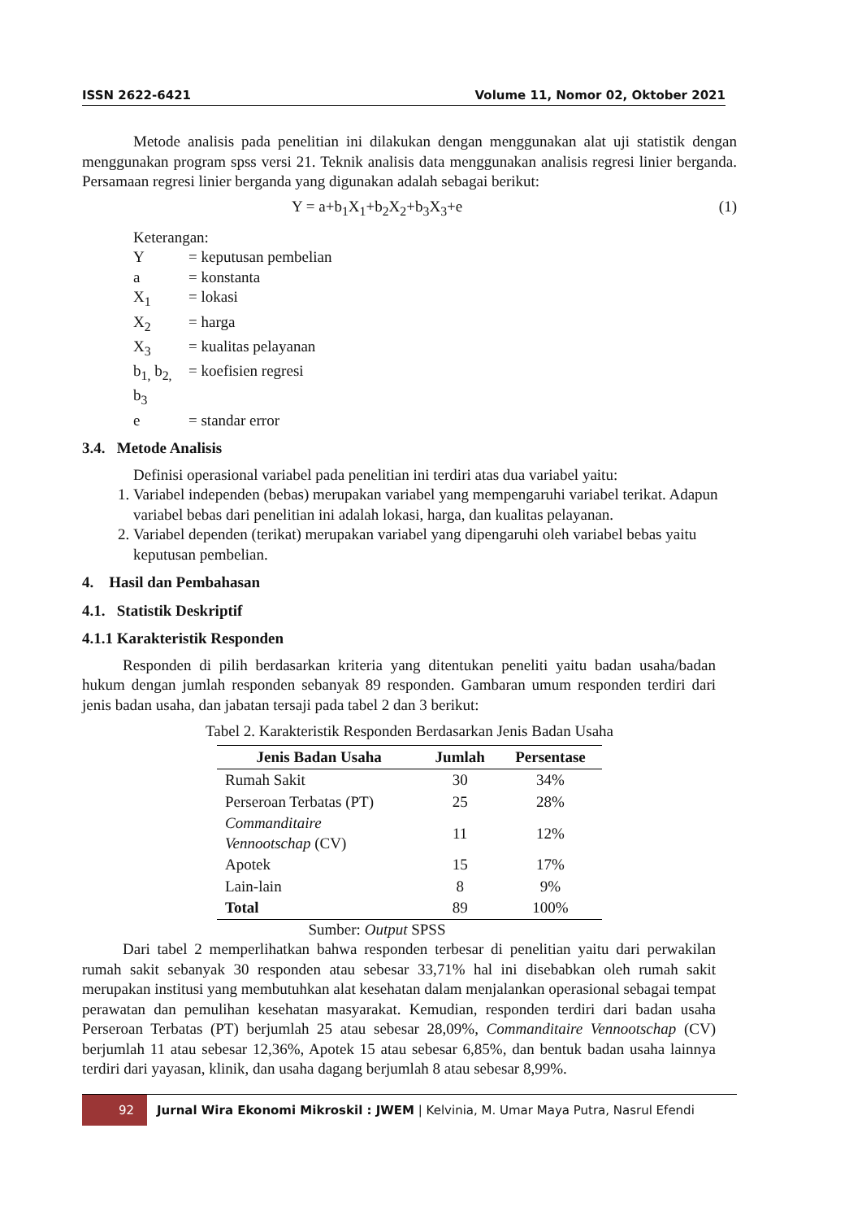ISSN 2622-6421 Volume 11, Nomor 02, Oktober 2021
Metode analisis pada penelitian ini dilakukan dengan menggunakan alat uji statistik dengan menggunakan program spss versi 21. Teknik analisis data menggunakan analisis regresi linier berganda. Persamaan regresi linier berganda yang digunakan adalah sebagai berikut:
Y = a+b<sub>1</sub>X<sub>1</sub>+b<sub>2</sub>X<sub>2</sub>+b<sub>3</sub>X<sub>3</sub>+e (1)
Keterangan:
Y = keputusan pembelian
a = konstanta
X<sub>1</sub> = lokasi
X<sub>2</sub> = harga
X<sub>3</sub> = kualitas pelayanan
b<sub>1,</sub> b<sub>2,</sub> b<sub>3</sub> = koefisien regresi
e = standar error
3.4. Metode Analisis
Definisi operasional variabel pada penelitian ini terdiri atas dua variabel yaitu:
1. Variabel independen (bebas) merupakan variabel yang mempengaruhi variabel terikat. Adapun variabel bebas dari penelitian ini adalah lokasi, harga, dan kualitas pelayanan.
2. Variabel dependen (terikat) merupakan variabel yang dipengaruhi oleh variabel bebas yaitu keputusan pembelian.
4. Hasil dan Pembahasan
4.1. Statistik Deskriptif
4.1.1 Karakteristik Responden
Responden di pilih berdasarkan kriteria yang ditentukan peneliti yaitu badan usaha/badan hukum dengan jumlah responden sebanyak 89 responden. Gambaran umum responden terdiri dari jenis badan usaha, dan jabatan tersaji pada tabel 2 dan 3 berikut:
Tabel 2. Karakteristik Responden Berdasarkan Jenis Badan Usaha
| Jenis Badan Usaha | Jumlah | Persentase |
| --- | --- | --- |
| Rumah Sakit | 30 | 34% |
| Perseroan Terbatas (PT) | 25 | 28% |
| Commanditaire Vennootschap (CV) | 11 | 12% |
| Apotek | 15 | 17% |
| Lain-lain | 8 | 9% |
| Total | 89 | 100% |
Sumber: Output SPSS
Dari tabel 2 memperlihatkan bahwa responden terbesar di penelitian yaitu dari perwakilan rumah sakit sebanyak 30 responden atau sebesar 33,71% hal ini disebabkan oleh rumah sakit merupakan institusi yang membutuhkan alat kesehatan dalam menjalankan operasional sebagai tempat perawatan dan pemulihan kesehatan masyarakat. Kemudian, responden terdiri dari badan usaha Perseroan Terbatas (PT) berjumlah 25 atau sebesar 28,09%, Commanditaire Vennootschap (CV) berjumlah 11 atau sebesar 12,36%, Apotek 15 atau sebesar 6,85%, dan bentuk badan usaha lainnya terdiri dari yayasan, klinik, dan usaha dagang berjumlah 8 atau sebesar 8,99%.
92
Jurnal Wira Ekonomi Mikroskil : JWEM | Kelvinia, M. Umar Maya Putra, Nasrul Efendi